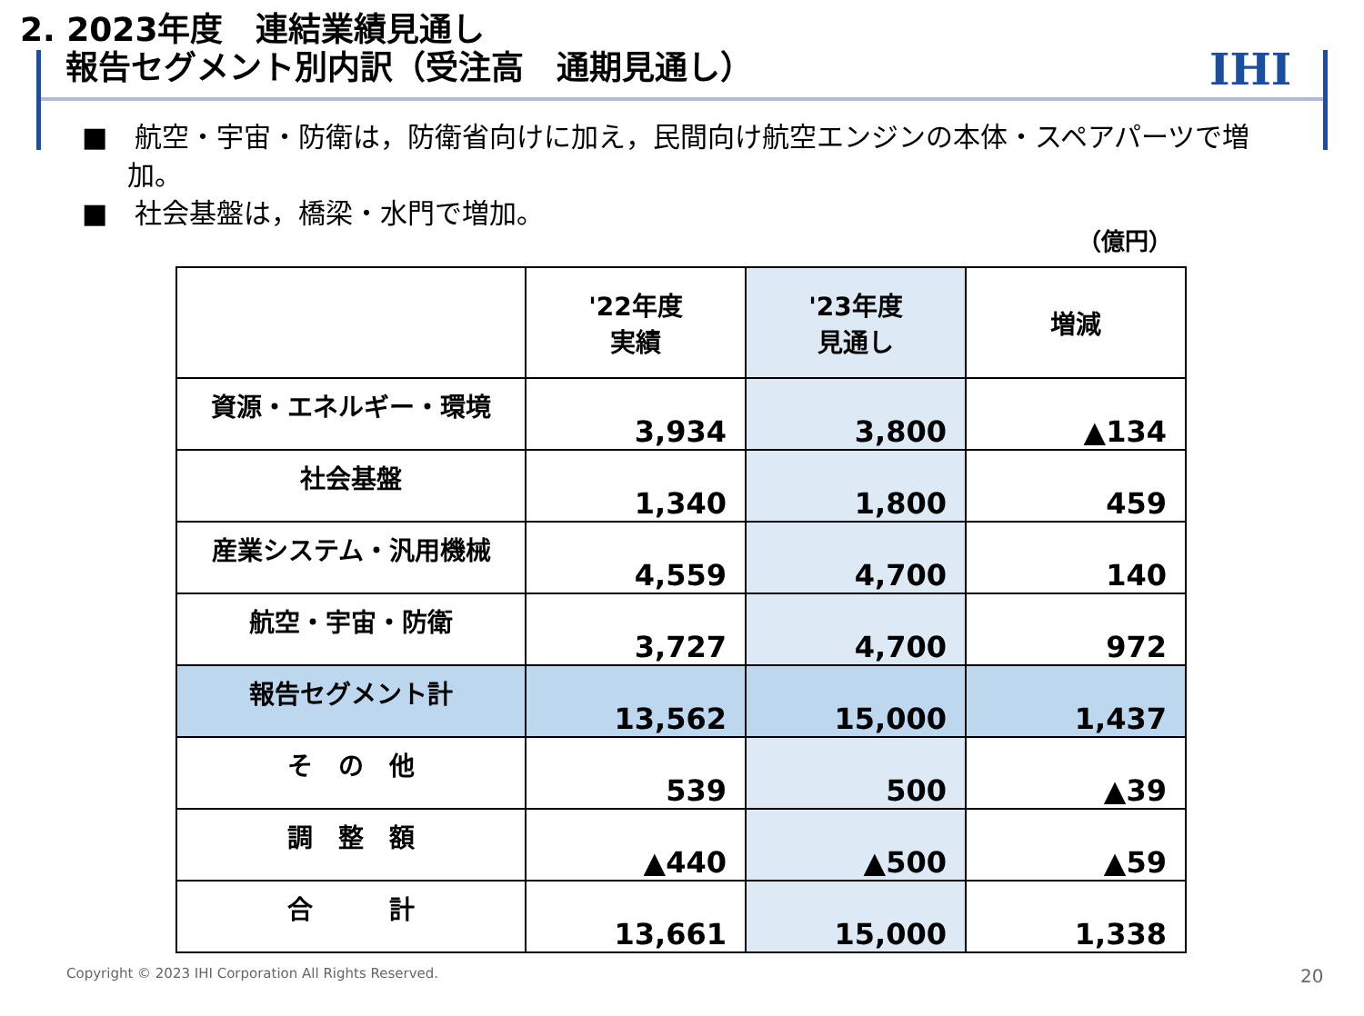2. 2023年度　連結業績見通し
報告セグメント別内訳（受注高　通期見通し）
IHI
■　航空・宇宙・防衛は，防衛省向けに加え，民間向け航空エンジンの本体・スペアパーツで増加。
■　社会基盤は，橋梁・水門で増加。
（億円）
| | '22年度 実績 | '23年度 見通し | 増減 |
| --- | --- | --- | --- |
| 資源・エネルギー・環境 | 3,934 | 3,800 | ▲134 |
| 社会基盤 | 1,340 | 1,800 | 459 |
| 産業システム・汎用機械 | 4,559 | 4,700 | 140 |
| 航空・宇宙・防衛 | 3,727 | 4,700 | 972 |
| 報告セグメント計 | 13,562 | 15,000 | 1,437 |
| そ の 他 | 539 | 500 | ▲39 |
| 調 整 額 | ▲440 | ▲500 | ▲59 |
| 合 計 | 13,661 | 15,000 | 1,338 |
Copyright © 2023 IHI Corporation All Rights Reserved.
20